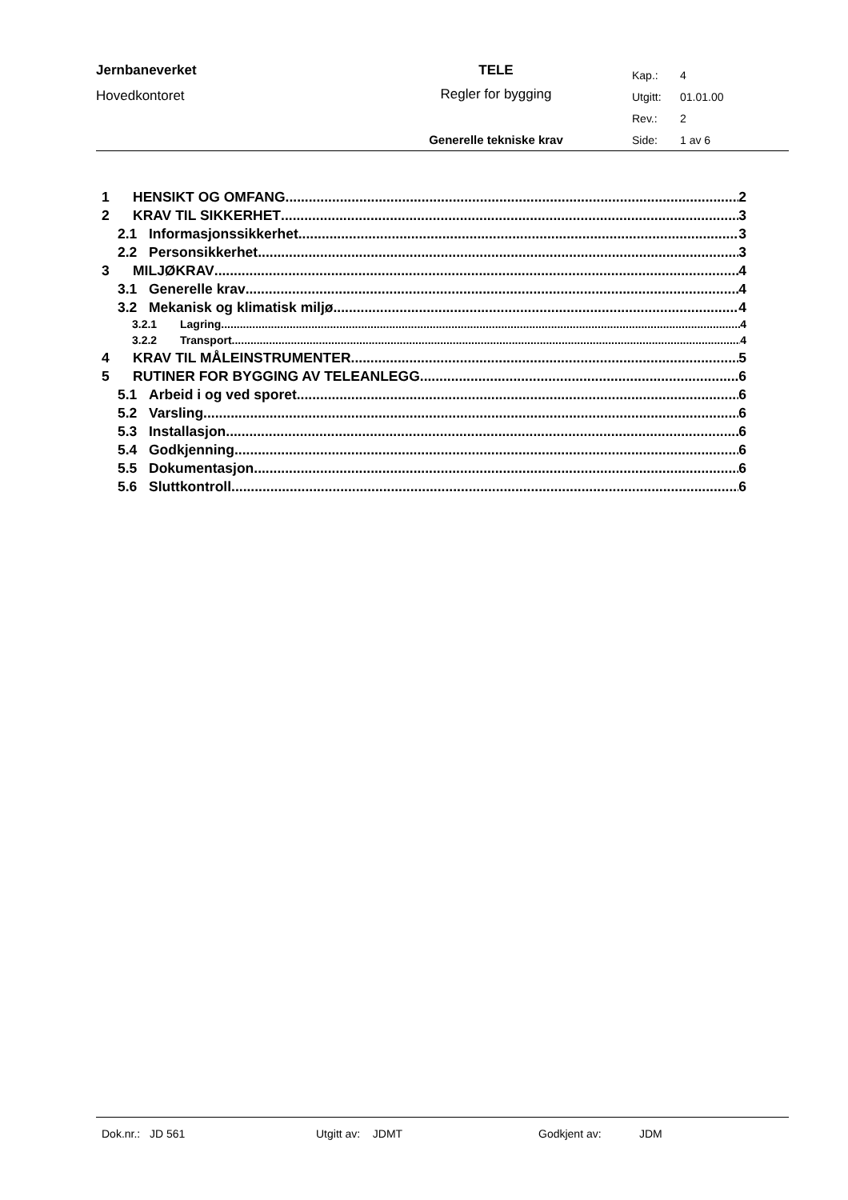Jernbaneverket
Hovedkontoret
TELE
Regler for bygging
Generelle tekniske krav
Kap.: 4
Utgitt: 01.01.00
Rev.: 2
Side: 1 av 6
1 HENSIKT OG OMFANG 2
2 KRAV TIL SIKKERHET 3
2.1 Informasjonssikkerhet 3
2.2 Personsikkerhet 3
3 MILJØKRAV 4
3.1 Generelle krav 4
3.2 Mekanisk og klimatisk miljø 4
3.2.1 Lagring 4
3.2.2 Transport 4
4 KRAV TIL MÅLEINSTRUMENTER 5
5 RUTINER FOR BYGGING AV TELEANLEGG 6
5.1 Arbeid i og ved sporet 6
5.2 Varsling 6
5.3 Installasjon 6
5.4 Godkjenning 6
5.5 Dokumentasjon 6
5.6 Sluttkontroll 6
Dok.nr.: JD 561 Utgitt av: JDMT Godkjent av: JDM